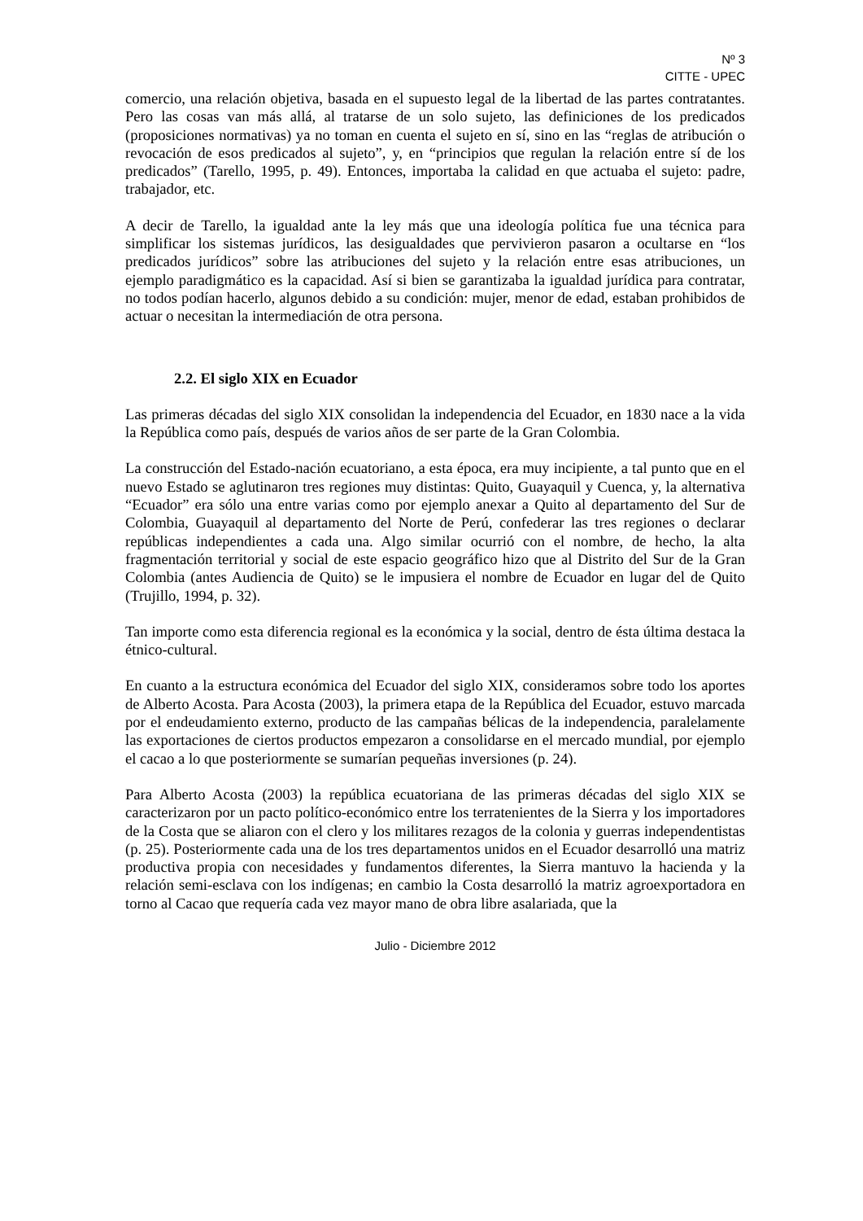Nº 3
CITTE - UPEC
comercio, una relación objetiva, basada en el supuesto legal de la libertad de las partes contratantes. Pero las cosas van más allá, al tratarse de un solo sujeto, las definiciones de los predicados (proposiciones normativas) ya no toman en cuenta el sujeto en sí, sino en las “reglas de atribución o revocación de esos predicados al sujeto”, y, en “principios que regulan la relación entre sí de los predicados” (Tarello, 1995, p. 49). Entonces, importaba la calidad en que actuaba el sujeto: padre, trabajador, etc.
A decir de Tarello, la igualdad ante la ley más que una ideología política fue una técnica para simplificar los sistemas jurídicos, las desigualdades que pervivieron pasaron a ocultarse en “los predicados jurídicos” sobre las atribuciones del sujeto y la relación entre esas atribuciones, un ejemplo paradigmático es la capacidad. Así si bien se garantizaba la igualdad jurídica para contratar, no todos podían hacerlo, algunos debido a su condición: mujer, menor de edad, estaban prohibidos de actuar o necesitan la intermediación de otra persona.
2.2. El siglo XIX en Ecuador
Las primeras décadas del siglo XIX consolidan la independencia del Ecuador, en 1830 nace a la vida la República como país, después de varios años de ser parte de la Gran Colombia.
La construcción del Estado-nación ecuatoriano, a esta época, era muy incipiente, a tal punto que en el nuevo Estado se aglutinaron tres regiones muy distintas: Quito, Guayaquil y Cuenca, y, la alternativa “Ecuador” era sólo una entre varias como por ejemplo anexar a Quito al departamento del Sur de Colombia, Guayaquil al departamento del Norte de Perú, confederar las tres regiones o declarar repúblicas independientes a cada una. Algo similar ocurrió con el nombre, de hecho, la alta fragmentación territorial y social de este espacio geográfico hizo que al Distrito del Sur de la Gran Colombia (antes Audiencia de Quito) se le impusiera el nombre de Ecuador en lugar del de Quito (Trujillo, 1994, p. 32).
Tan importe como esta diferencia regional es la económica y la social, dentro de ésta última destaca la étnico-cultural.
En cuanto a la estructura económica del Ecuador del siglo XIX, consideramos sobre todo los aportes de Alberto Acosta. Para Acosta (2003), la primera etapa de la República del Ecuador, estuvo marcada por el endeudamiento externo, producto de las campañas bélicas de la independencia, paralelamente las exportaciones de ciertos productos empezaron a consolidarse en el mercado mundial, por ejemplo el cacao a lo que posteriormente se sumarían pequeñas inversiones (p. 24).
Para Alberto Acosta (2003) la república ecuatoriana de las primeras décadas del siglo XIX se caracterizaron por un pacto político-económico entre los terratenientes de la Sierra y los importadores de la Costa que se aliaron con el clero y los militares rezagos de la colonia y guerras independentistas (p. 25). Posteriormente cada una de los tres departamentos unidos en el Ecuador desarrolló una matriz productiva propia con necesidades y fundamentos diferentes, la Sierra mantuvo la hacienda y la relación semi-esclava con los indígenas; en cambio la Costa desarrolló la matriz agroexportadora en torno al Cacao que requería cada vez mayor mano de obra libre asalariada, que la
Julio - Diciembre 2012